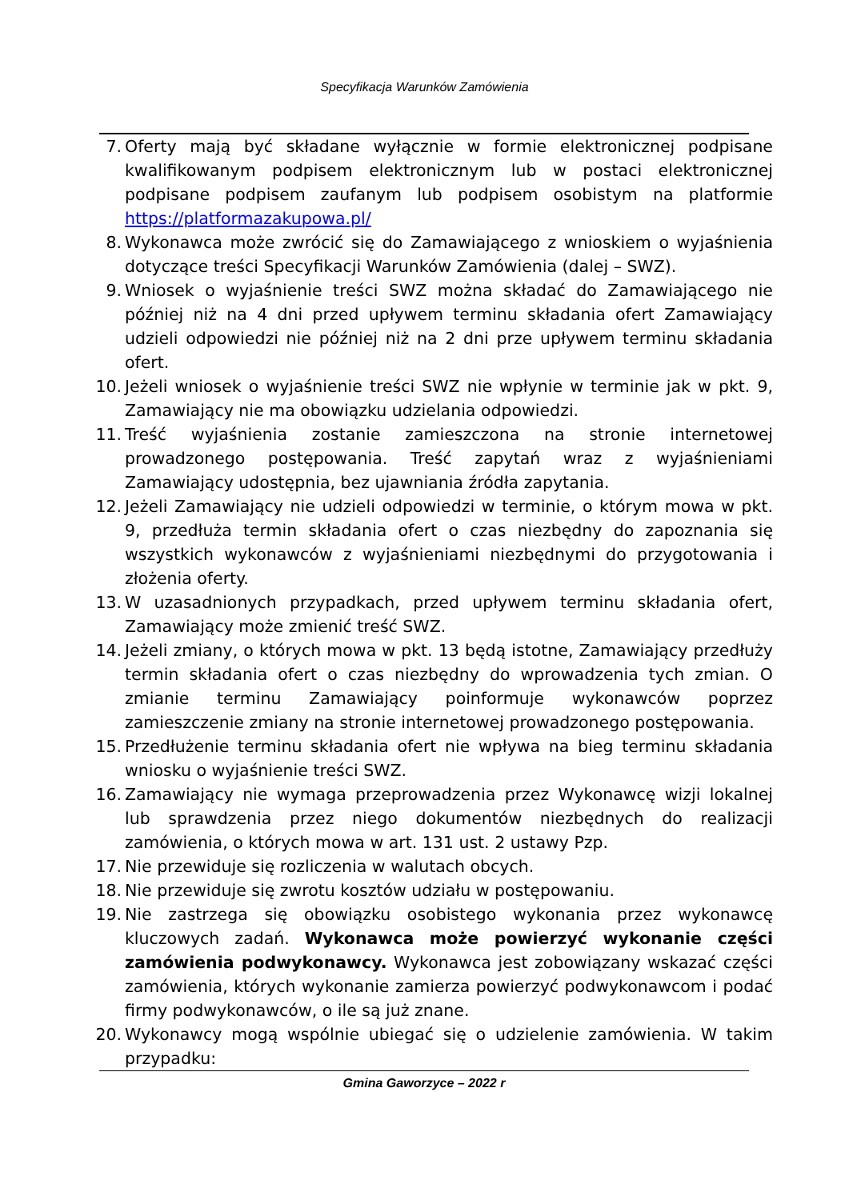Specyfikacja Warunków Zamówienia
7. Oferty mają być składane wyłącznie w formie elektronicznej podpisane kwalifikowanym podpisem elektronicznym lub w postaci elektronicznej podpisane podpisem zaufanym lub podpisem osobistym na platformie https://platformazakupowa.pl/
8. Wykonawca może zwrócić się do Zamawiającego z wnioskiem o wyjaśnienia dotyczące treści Specyfikacji Warunków Zamówienia (dalej – SWZ).
9. Wniosek o wyjaśnienie treści SWZ można składać do Zamawiającego nie później niż na 4 dni przed upływem terminu składania ofert Zamawiający udzieli odpowiedzi nie później niż na 2 dni prze upływem terminu składania ofert.
10. Jeżeli wniosek o wyjaśnienie treści SWZ nie wpłynie w terminie jak w pkt. 9, Zamawiający nie ma obowiązku udzielania odpowiedzi.
11. Treść wyjaśnienia zostanie zamieszczona na stronie internetowej prowadzonego postępowania. Treść zapytań wraz z wyjaśnieniami Zamawiający udostępnia, bez ujawniania źródła zapytania.
12. Jeżeli Zamawiający nie udzieli odpowiedzi w terminie, o którym mowa w pkt. 9, przedłuża termin składania ofert o czas niezbędny do zapoznania się wszystkich wykonawców z wyjaśnieniami niezbędnymi do przygotowania i złożenia oferty.
13. W uzasadnionych przypadkach, przed upływem terminu składania ofert, Zamawiający może zmienić treść SWZ.
14. Jeżeli zmiany, o których mowa w pkt. 13 będą istotne, Zamawiający przedłuży termin składania ofert o czas niezbędny do wprowadzenia tych zmian. O zmianie terminu Zamawiający poinformuje wykonawców poprzez zamieszczenie zmiany na stronie internetowej prowadzonego postępowania.
15. Przedłużenie terminu składania ofert nie wpływa na bieg terminu składania wniosku o wyjaśnienie treści SWZ.
16. Zamawiający nie wymaga przeprowadzenia przez Wykonawcę wizji lokalnej lub sprawdzenia przez niego dokumentów niezbędnych do realizacji zamówienia, o których mowa w art. 131 ust. 2 ustawy Pzp.
17. Nie przewiduje się rozliczenia w walutach obcych.
18. Nie przewiduje się zwrotu kosztów udziału w postępowaniu.
19. Nie zastrzega się obowiązku osobistego wykonania przez wykonawcę kluczowych zadań. Wykonawca może powierzyć wykonanie części zamówienia podwykonawcy. Wykonawca jest zobowiązany wskazać części zamówienia, których wykonanie zamierza powierzyć podwykonawcom i podać firmy podwykonawców, o ile są już znane.
20. Wykonawcy mogą wspólnie ubiegać się o udzielenie zamówienia. W takim przypadku:
Gmina Gaworzyce – 2022 r